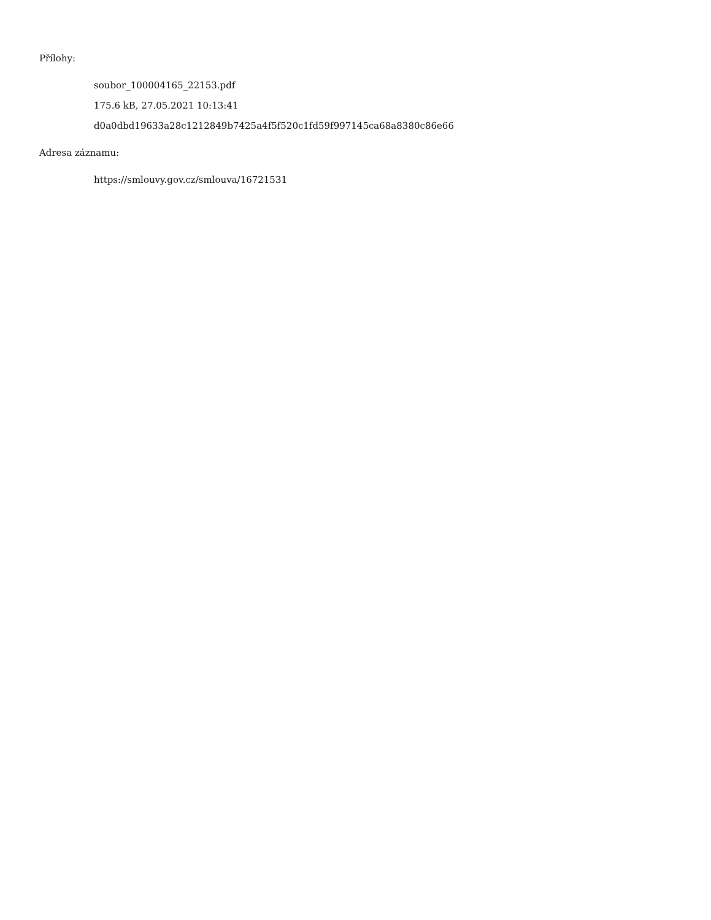Přílohy:
soubor_100004165_22153.pdf
175.6 kB, 27.05.2021 10:13:41
d0a0dbd19633a28c1212849b7425a4f5f520c1fd59f997145ca68a8380c86e66
Adresa záznamu:
https://smlouvy.gov.cz/smlouva/16721531